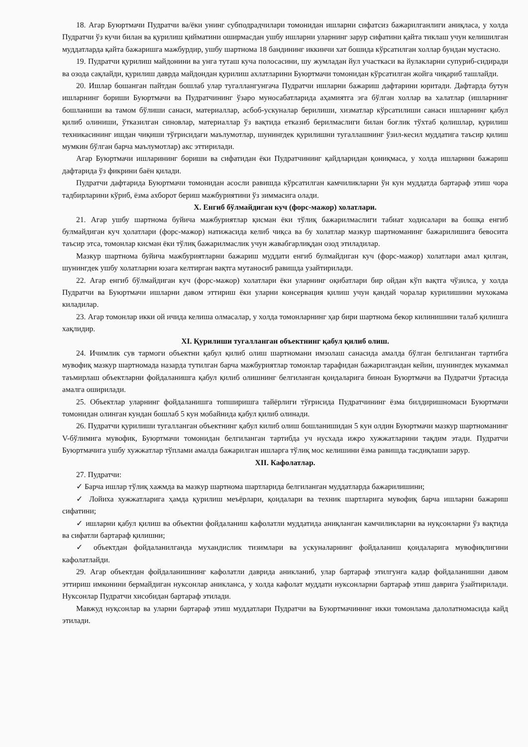18. Агар Буюртмачи Пудратчи ва/ёки унинг субподрадчилари томонидан ишларни сифатсиз бажарилганлиги аниқласа, у холда Пудратчи ўз кучи билан ва қурилиш қийматини оширмасдан ушбу ишларни уларнинг зарур сифатини қайта тиклаш учун келишилган муддатларда қайта бажаришга мажбурдир, ушбу шартнома 18 бандининг иккинчи хат бошида кўрсатилган холлар бундан мустасно.
19. Пудратчи қурилиш майдонини ва унга туташ куча полосасини, шу жумладан йул участкаси ва йулакларни супуриб-сидиради ва озода сақлайди, қурилиш даврда майдондан қурилиш ахлатларини Буюртмачи томонидан кўрсатилган жойга чиқариб ташлайди.
20. Ишлар бошанган пайтдан бошлаб улар тугаллангунгача Пудратчи ишларни бажариш дафтарини юритади. Дафтарда бутун ишларнинг бориши Буюртмачи ва Пудратчининг ўзаро муносабатларида аҳамиятга эга бўлган холлар ва халатлар (ишларнинг бошланиши ва тамом бўлиши санаси, материаллар, асбоб-ускуналар берилиши, хизматлар кўрсатилиши санаси ишларнинг қабул қилиб олиниши, ўтказилган синовлар, материаллар ўз вақтида етказиб берилмаслиги билан боғлик тўхтаб қолишлар, қурилиш техникасининг ишдан чиқиши тўғрисидаги маълумотлар, шунингдек қурилишни тугаллашнинг ўзил-кесил муддатига таъсир қилиш мумкин бўлган барча маълумотлар) акс эттирилади.
Агар Буюртмачи ишларининг бориши ва сифатидан ёки Пудратчининг қайдларидан қониқмаса, у холда ишларнни бажариш дафтарида ўз фикрини баён қилади.
Пудратчи дафтарида Буюртмачи томонидан асосли равишда кўрсатилган камчиликларни ўн кун муддатда бартараф этиш чора тадбирларини кўриб, ёзма ахборот бериш мажбуриятини ўз зиммасига олади.
X. Енгиб бўлмайдиган куч (форс-мажор) холатлари.
21. Агар ушбу шартнома буйича мажбуриятлар қисман ёки тўлиқ бажарилмаслиги табиат ходисалари ва бошқа енгиб булмайдиган куч ҳолатлари (форс-мажор) натижасида келиб чиқса ва бу холатлар мазкур шартноманинг бажарилишига бевосита таъсир этса, томонлар кисман ёки тўлиқ бажарилмаслик учун жавабгарлиқдан озод этиладилар.
Мазкур шартнома буйича мажбуриятларни бажариш муддати енгиб булмайдиган куч (форс-мажор) холатлари амал қилган, шунингдек ушбу холатларни юзага келтирган вақтга мутаносиб равишда узайтирилади.
22. Агар енгиб бўлмайдиган куч (форс-мажор) холатлари ёки уларнинг оқибатлари бир ойдан кўп вақтга чўзилса, у холда Пудратчи ва Буюртмачи ишларни давом эттириш ёки уларни консервация қилиш учун қандай чоралар курилишини мухокама киладилар.
23. Агар томонлар икки ой ичида келиша олмасалар, у холда томонларнинг ҳар бири шартнома бекор килинишини талаб қилишга хақлидир.
XI. Қурилиши тугалланган объектнинг қабул қилиб олиш.
24. Ичимлик сув тармоги объектни қабул қилиб олиш шартномани имзолаш санасида амалда бўлган белгиланган тартибга мувофиқ мазкур шартномада назарда тутилган барча мажбуриятлар томонлар тарафидан бажарилгандан кейин, шунингдек мукаммал таъмирлаш объектларни фойдаланишга қабул қилиб олишнинг белгиланган қоидаларига биноан Буюртмачи ва Пудратчи ўртасида амалга оширилади.
25. Объектлар уларнинг фойдаланишга топширишга тайёрлиги тўғрисида Пудратчининг ёзма билдиришномаси Буюртмачи томонидан олинган кундан бошлаб 5 кун мобайнида қабул қилиб олинади.
26. Пудратчи қурилиши тугалланган объектнинг қабул килиб олиш бошланишидан 5 кун олдин Буюртмачи мазкур шартноманинг V-бўлимига мувофик, Буюртмачи томонидан белгиланган тартибда уч нусхада ижро хужжатларини тақдим этади. Пудратчи Буюртмачига ушбу хужжатлар тўплами амалда бажарилган ишларга тўлиқ мос келишини ёзма равишда тасдиқлаши зарур.
XII. Кафолатлар.
27. Пудратчи:
✓ Барча ишлар тўлиқ хажмда ва мазкур шартнома шартларида белгиланган муддатларда бажарилишини;
✓ Лойиха хужжатларига ҳамда қурилиш меъёрлари, қоидалари ва техник шартларига мувофиқ барча ишларни бажариш сифатини;
✓ ишларни қабул қилиш ва объектни фойдаланиш кафолатли муддатида аниқланган камчиликларни ва нуқсонларни ўз вақтида ва сифатли бартараф қилишни;
✓ объектдан фойдаланилганда мухандислик тизимлари ва ускуналарнинг фойдаланиш қоидаларига мувофиқлигини кафолатлайди.
29. Агар объектдан фойдаланишнинг кафолатли даврида аникланиб, улар бартараф этилгунга кадар фойдаланишни давом эттириш имконини бермайдиган нуксонлар аникланса, у холда кафолат муддати нуксонларни бартараф этиш даврига ўзайтирилади. Нуксонлар Пудратчи хисобидан бартараф этилади.
Мавжуд нуқсонлар ва уларни бартараф этиш муддатлари Пудратчи ва Буюртмачинннг икки томонлама далолатномасида кайд этилади.